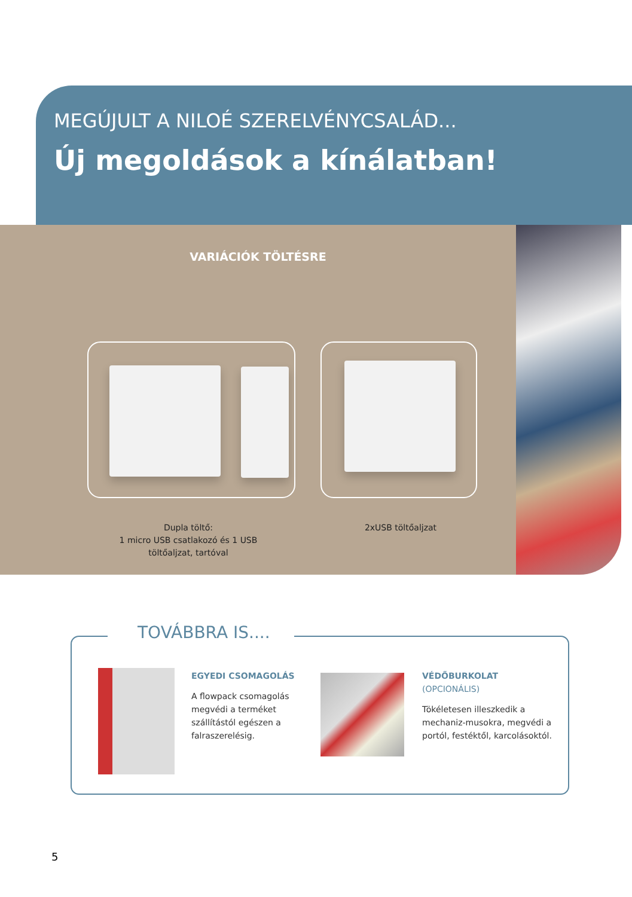MEGÚJULT A NILOÉ SZERELVÉNYCSALÁD...
Új megoldások a kínálatban!
VARIÁCIÓK TÖLTÉSRE
Dupla töltő:
1 micro USB csatlakozó és 1 USB töltőaljzat, tartóval
2xUSB töltőaljzat
TOVÁBBRA IS....
EGYEDI CSOMAGOLÁS
A flowpack csomagolás megvédi a terméket szállítástól egészen a falraszerelésig.
VÉDŐBURKOLAT
(OPCIONÁLIS)
Tökéletesen illeszkedik a mechaniz-musokra, megvédi a portól, festéktől, karcolásoktól.
5